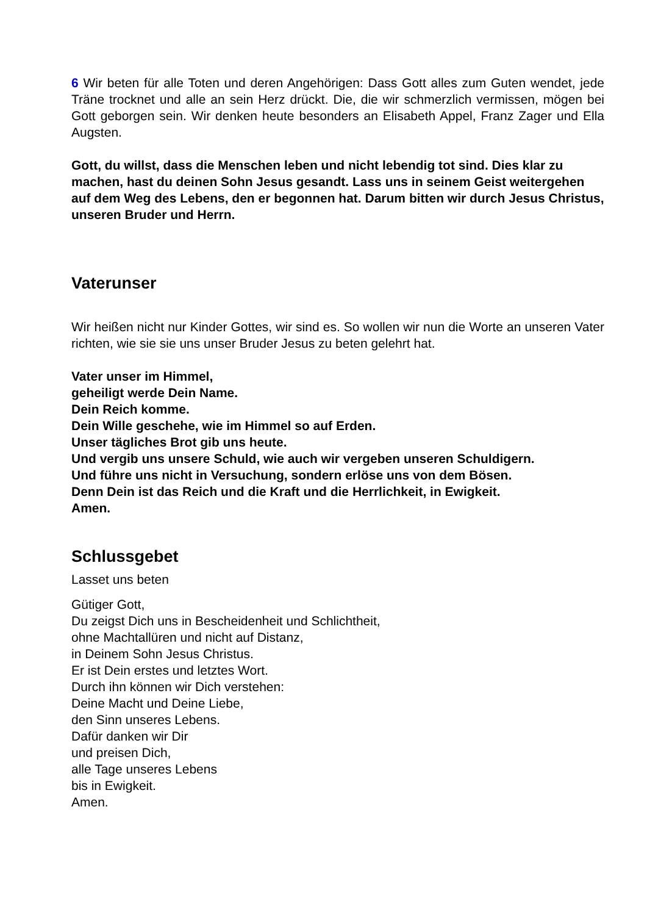6 Wir beten für alle Toten und deren Angehörigen: Dass Gott alles zum Guten wendet, jede Träne trocknet und alle an sein Herz drückt. Die, die wir schmerzlich vermissen, mögen bei Gott geborgen sein. Wir denken heute besonders an Elisabeth Appel, Franz Zager und Ella Augsten.
Gott, du willst, dass die Menschen leben und nicht lebendig tot sind. Dies klar zu machen, hast du deinen Sohn Jesus gesandt. Lass uns in seinem Geist weitergehen auf dem Weg des Lebens, den er begonnen hat. Darum bitten wir durch Jesus Christus, unseren Bruder und Herrn.
Vaterunser
Wir heißen nicht nur Kinder Gottes, wir sind es. So wollen wir nun die Worte an unseren Vater richten, wie sie sie uns unser Bruder Jesus zu beten gelehrt hat.
Vater unser im Himmel,
geheiligt werde Dein Name.
Dein Reich komme.
Dein Wille geschehe, wie im Himmel so auf Erden.
Unser tägliches Brot gib uns heute.
Und vergib uns unsere Schuld, wie auch wir vergeben unseren Schuldigern.
Und führe uns nicht in Versuchung, sondern erlöse uns von dem Bösen.
Denn Dein ist das Reich und die Kraft und die Herrlichkeit, in Ewigkeit.
Amen.
Schlussgebet
Lasset uns beten
Gütiger Gott,
Du zeigst Dich uns in Bescheidenheit und Schlichtheit,
ohne Machtallüren und nicht auf Distanz,
in Deinem Sohn Jesus Christus.
Er ist Dein erstes und letztes Wort.
Durch ihn können wir Dich verstehen:
Deine Macht und Deine Liebe,
den Sinn unseres Lebens.
Dafür danken wir Dir
und preisen Dich,
alle Tage unseres Lebens
bis in Ewigkeit.
Amen.